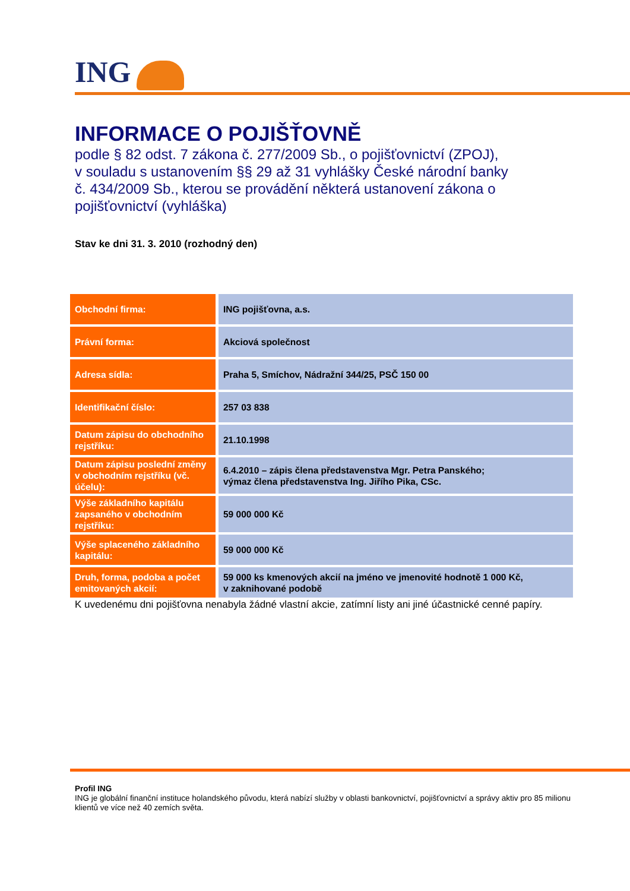ING
INFORMACE O POJIŠŤOVNĚ
podle § 82 odst. 7 zákona č. 277/2009 Sb., o pojišťovnictví (ZPOJ),
v souladu s ustanovením §§ 29 až 31 vyhlášky České národní banky
č. 434/2009 Sb., kterou se provádění některá ustanovení zákona o
pojišťovnictví (vyhláška)
Stav ke dni 31. 3. 2010 (rozhodný den)
| Obchodní firma: | ING pojišťovna, a.s. |
| Právní forma: | Akciová společnost |
| Adresa sídla: | Praha 5, Smíchov, Nádražní 344/25, PSČ 150 00 |
| Identifikační číslo: | 257 03 838 |
| Datum zápisu do obchodního rejstříku: | 21.10.1998 |
| Datum zápisu poslední změny v obchodním rejstříku (vč. účelu): | 6.4.2010 – zápis člena představenstva Mgr. Petra Panského; výmaz člena představenstva Ing. Jiřího Pika, CSc. |
| Výše základního kapitálu zapsaného v obchodním rejstříku: | 59 000 000 Kč |
| Výše splaceného základního kapitálu: | 59 000 000 Kč |
| Druh, forma, podoba a počet emitovaných akcií: | 59 000 ks kmenových akcií na jméno ve jmenovité hodnotě 1 000 Kč, v zaknihované podobě |
K uvedenému dni pojišťovna nenabyla žádné vlastní akcie, zatímní listy ani jiné účastnické cenné papíry.
Profil ING
ING je globální finanční instituce holandského původu, která nabízí služby v oblasti bankovnictví, pojišťovnictví a správy aktiv pro 85 milionu klientů ve více než 40 zemích světa.